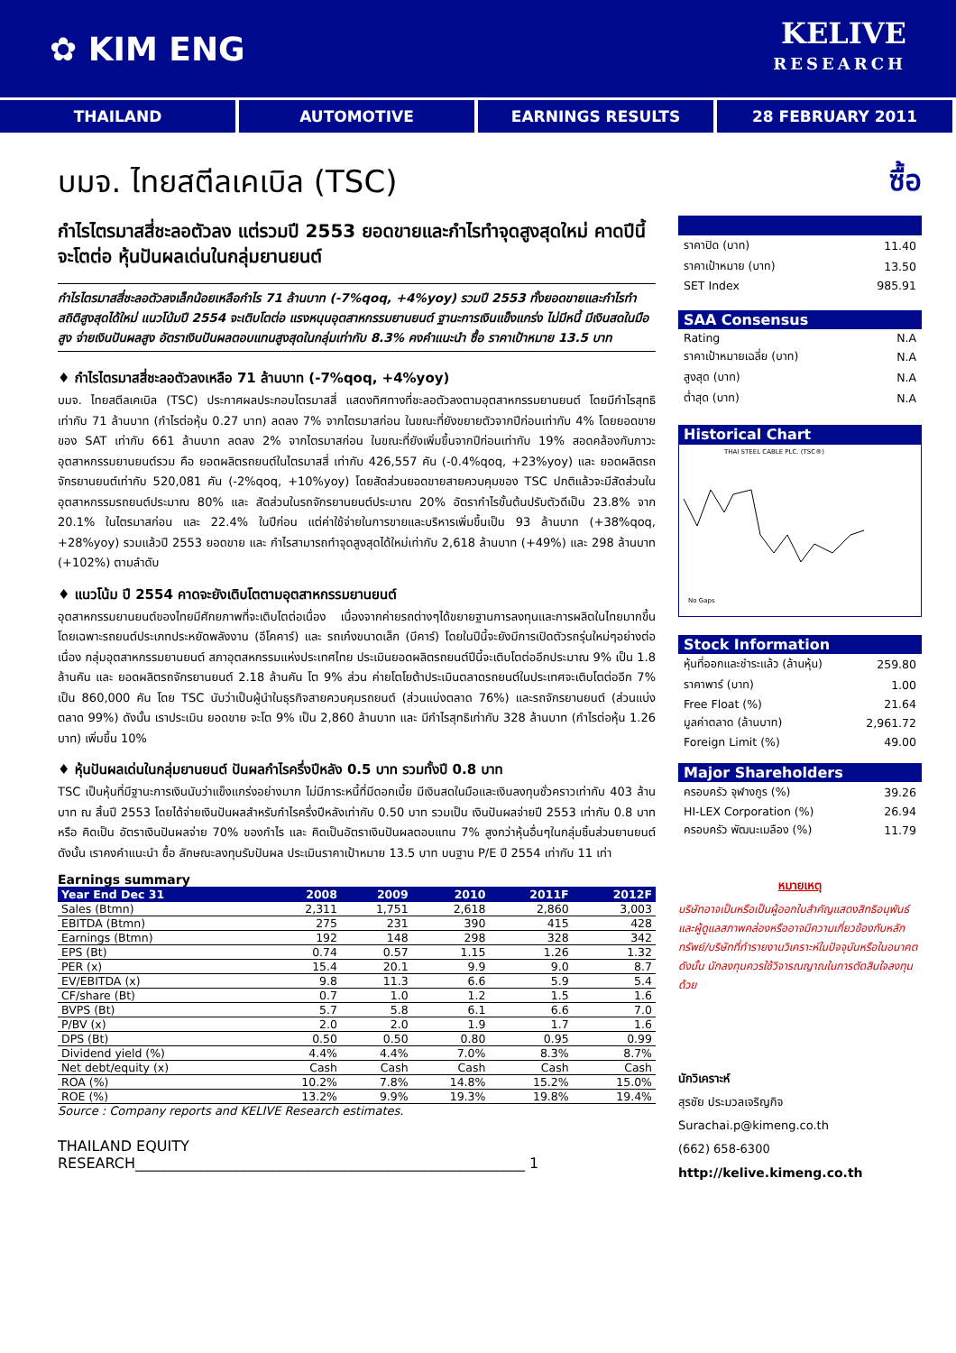✿ KIM ENG
KELIVE
RESEARCH
THAILAND AUTOMOTIVE EARNINGS RESULTS 28 FEBRUARY 2011
บมจ. ไทยสตีลเคเบิล (TSC)
กำไรไตรมาสสี่ชะลอตัวลง แต่รวมปี 2553 ยอดขายและกำไรทำจุดสูงสุดใหม่ คาดปีนี้จะโตต่อ หุ้นปันผลเด่นในกลุ่มยานยนต์
กำไรไตรมาสสี่ชะลอตัวลงเล็กน้อยเหลือกำไร 71 ล้านบาท (-7%qoq, +4%yoy) รวมปี 2553 ทั้งยอดขายและกำไรทำสถิติสูงสุดได้ใหม่ แนวโน้มปี 2554 จะเติบโตต่อ แรงหนุนอุตสาหกรรมยานยนต์ ฐานะการเงินแข็งแกร่ง ไม่มีหนี้ มีเงินสดในมือสูง จ่ายเงินปันผลสูง อัตราเงินปันผลตอบแทนสูงสุดในกลุ่มเท่ากับ 8.3% คงคำแนะนำ ซื้อ ราคาเป้าหมาย 13.5 บาท
♦ กำไรไตรมาสสี่ชะลอตัวลงเหลือ 71 ล้านบาท (-7%qoq, +4%yoy)
บมจ. ไทยสตีลเคเบิล (TSC) ประกาศผลประกอบไตรมาสสี่ แสดงทิศทางที่ชะลอตัวลงตามอุตสาหกรรมยานยนต์ โดยมีกำไรสุทธิเท่ากับ 71 ล้านบาท (กำไรต่อหุ้น 0.27 บาท) ลดลง 7% จากไตรมาสก่อน ในขณะที่ยังขยายตัวจากปีก่อนเท่ากับ 4% โดยยอดขายของ SAT เท่ากับ 661 ล้านบาท ลดลง 2% จากไตรมาสก่อน ในขณะที่ยังเพิ่มขึ้นจากปีก่อนเท่ากับ 19% สอดคล้องกับภาวะอุตสาหกรรมยานยนต์รวม คือ ยอดผลิตรถยนต์ในไตรมาสสี่ เท่ากับ 426,557 คัน (-0.4%qoq, +23%yoy) และ ยอดผลิตรถจักรยานยนต์เท่ากับ 520,081 คัน (-2%qoq, +10%yoy) โดยสัดส่วนยอดขายสายควบคุมของ TSC ปกติแล้วจะมีสัดส่วนในอุตสาหกรรมรถยนต์ประมาณ 80% และ สัดส่วนในรถจักรยานยนต์ประมาณ 20% อัตรากำไรขั้นต้นปรับตัวดีเป็น 23.8% จาก 20.1% ในไตรมาสก่อน และ 22.4% ในปีก่อน แต่ค่าใช้จ่ายในการขายและบริหารเพิ่มขึ้นเป็น 93 ล้านบาท (+38%qoq, +28%yoy) รวมแล้วปี 2553 ยอดขาย และ กำไรสามารถทำจุดสูงสุดได้ใหม่เท่ากับ 2,618 ล้านบาท (+49%) และ 298 ล้านบาท (+102%) ตามลำดับ
♦ แนวโน้ม ปี 2554 คาดจะยังเติบโตตามอุตสาหกรรมยานยนต์
อุตสาหกรรมยานยนต์ของไทยมีศักยภาพที่จะเติบโตต่อเนื่อง เนื่องจากค่ายรถต่างๆได้ขยายฐานการลงทุนและการผลิตในไทยมากขึ้น โดยเฉพาะรถยนต์ประเภทประหยัดพลังงาน (อีโคคาร์) และ รถเก๋งขนาดเล็ก (บีคาร์) โดยในปีนี้จะยังมีการเปิดตัวรถรุ่นใหม่ๆอย่างต่อเนื่อง กลุ่มอุตสาหกรรมยานยนต์ สภาอุตสหกรรมแห่งประเทศไทย ประเมินยอดผลิตรถยนต์ปีนี้จะเติบโตต่ออีกประมาณ 9% เป็น 1.8 ล้านคัน และ ยอดผลิตรถจักรยานยนต์ 2.18 ล้านคัน โต 9% ส่วน ค่ายโตโยต้าประเมินตลาดรถยนต์ในประเทศจะเติบโตต่ออีก 7% เป็น 860,000 คัน โดย TSC นับว่าเป็นผู้นำในธุรกิจสายควบคุมรถยนต์ (ส่วนแบ่งตลาด 76%) และรถจักรยานยนต์ (ส่วนแบ่งตลาด 99%) ดังนั้น เราประเมิน ยอดขาย จะโต 9% เป็น 2,860 ล้านบาท และ มีกำไรสุทธิเท่ากับ 328 ล้านบาท (กำไรต่อหุ้น 1.26 บาท) เพิ่มขึ้น 10%
♦ หุ้นปันผลเด่นในกลุ่มยานยนต์ ปันผลกำไรครึ่งปีหลัง 0.5 บาท รวมทั้งปี 0.8 บาท
TSC เป็นหุ้นที่มีฐานะการเงินนับว่าแข็งแกร่งอย่างมาก ไม่มีภาระหนี้ที่มีดอกเบี้ย มีเงินสดในมือและเงินลงทุนชั่วคราวเท่ากับ 403 ล้านบาท ณ สิ้นปี 2553 โดยได้จ่ายเงินปันผลสำหรับกำไรครึ่งปีหลังเท่ากับ 0.50 บาท รวมเป็น เงินปันผลจ่ายปี 2553 เท่ากับ 0.8 บาท หรือ คิดเป็น อัตราเงินปันผลจ่าย 70% ของกำไร และ คิดเป็นอัตราเงินปันผลตอบแทน 7% สูงกว่าหุ้นอื่นๆในกลุ่มชิ้นส่วนยานยนต์ ดังนั้น เราคงคำแนะนำ ซื้อ ลักษณะลงทุนรับปันผล ประเมินราคาเป้าหมาย 13.5 บาท บนฐาน P/E ปี 2554 เท่ากับ 11 เท่า
Earnings summary
| Year End Dec 31 | 2008 | 2009 | 2010 | 2011F | 2012F |
| --- | --- | --- | --- | --- | --- |
| Sales (Btmn) | 2,311 | 1,751 | 2,618 | 2,860 | 3,003 |
| EBITDA (Btmn) | 275 | 231 | 390 | 415 | 428 |
| Earnings (Btmn) | 192 | 148 | 298 | 328 | 342 |
| EPS (Bt) | 0.74 | 0.57 | 1.15 | 1.26 | 1.32 |
| PER (x) | 15.4 | 20.1 | 9.9 | 9.0 | 8.7 |
| EV/EBITDA (x) | 9.8 | 11.3 | 6.6 | 5.9 | 5.4 |
| CF/share (Bt) | 0.7 | 1.0 | 1.2 | 1.5 | 1.6 |
| BVPS (Bt) | 5.7 | 5.8 | 6.1 | 6.6 | 7.0 |
| P/BV (x) | 2.0 | 2.0 | 1.9 | 1.7 | 1.6 |
| DPS (Bt) | 0.50 | 0.50 | 0.80 | 0.95 | 0.99 |
| Dividend yield (%) | 4.4% | 4.4% | 7.0% | 8.3% | 8.7% |
| Net debt/equity (x) | Cash | Cash | Cash | Cash | Cash |
| ROA (%) | 10.2% | 7.8% | 14.8% | 15.2% | 15.0% |
| ROE (%) | 13.2% | 9.9% | 19.3% | 19.8% | 19.4% |
Source : Company reports and KELIVE Research estimates.
THAILAND EQUITY RESEARCH______________________________________________________ 1
ซื้อ
| ราคาปิด (บาท) | 11.40 |
| ราคาเป้าหมาย (บาท) | 13.50 |
| SET Index | 985.91 |
SAA Consensus
| Rating | N.A |
| ราคาเป้าหมายเฉลี่ย (บาท) | N.A |
| สูงสุด (บาท) | N.A |
| ต่ำสุด (บาท) | N.A |
Historical Chart
THAI STEEL CABLE PLC. (TSC®)
No Gaps
Stock Information
| หุ้นที่ออกและชำระแล้ว (ล้านหุ้น) | 259.80 |
| ราคาพาร์ (บาท) | 1.00 |
| Free Float (%) | 21.64 |
| มูลค่าตลาด (ล้านบาท) | 2,961.72 |
| Foreign Limit (%) | 49.00 |
Major Shareholders
| ครอบครัว จุฬางกูร (%) | 39.26 |
| HI-LEX Corporation (%) | 26.94 |
| ครอบครัว พัฒนะเมลือง (%) | 11.79 |
หมายเหตุ
บริษัทอาจเป็นหรือเป็นผู้ออกใบสำคัญแสดงสิทธิอนุพันธ์และผู้ดูแลสภาพคล่องหรืออาจมีความเกี่ยวข้องกับหลักทรัพย์/บริษัทที่ทำรายงานวิเคราะห์ในปัจจุบันหรือในอนาคต ดังนั้น นักลงทุนควรใช้วิจารณญาณในการตัดสินใจลงทุนด้วย
นักวิเคราะห์
สุรชัย ประมวลเจริญกิจ
Surachai.p@kimeng.co.th
(662) 658-6300
http://kelive.kimeng.co.th